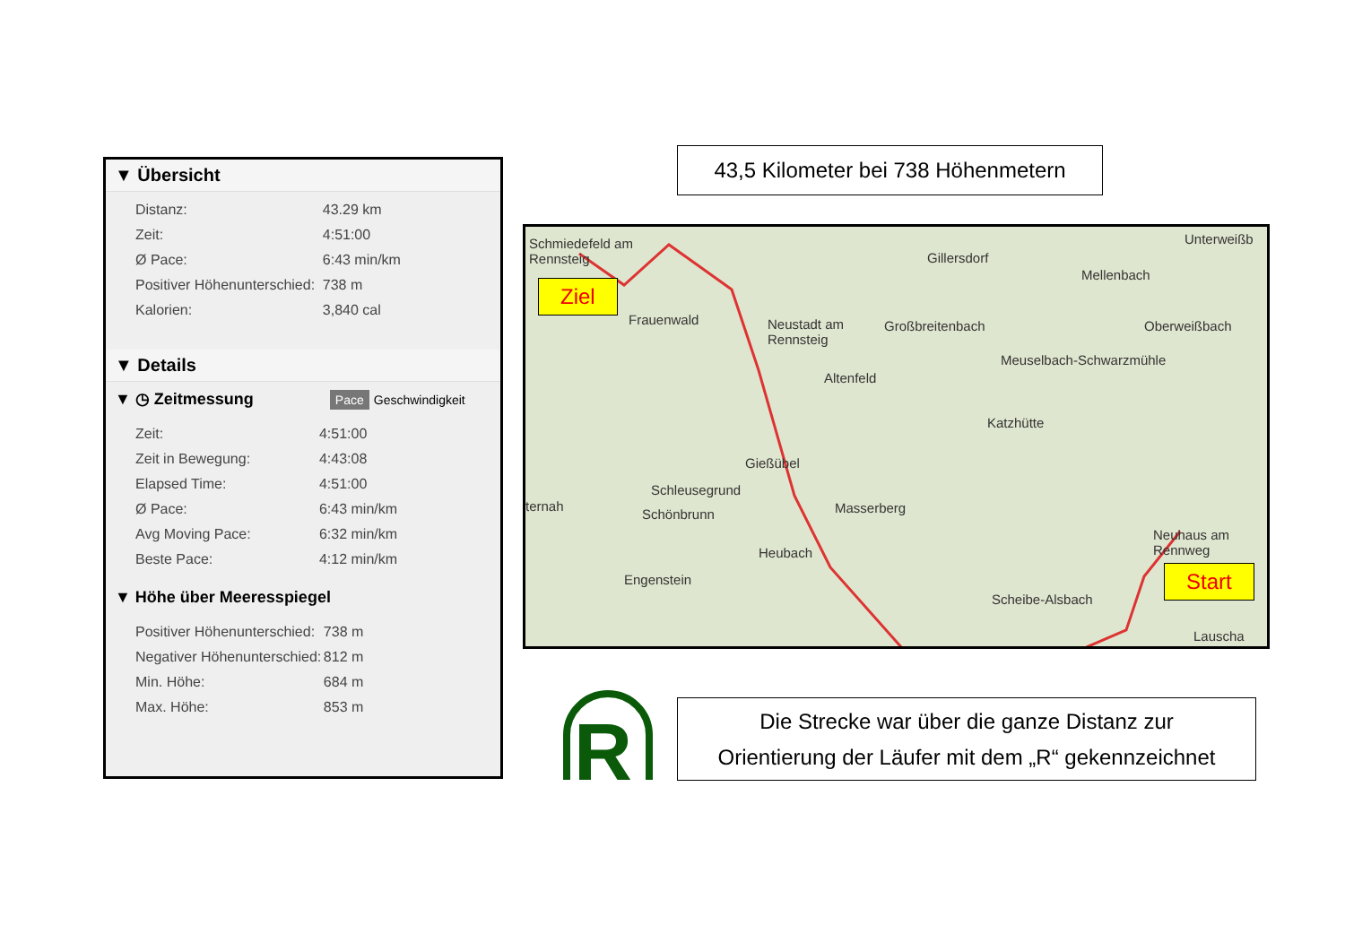43,5 Kilometer bei 738 Höhenmetern
▼ Übersicht
| Distanz: | 43.29 km |
| Zeit: | 4:51:00 |
| Ø Pace: | 6:43 min/km |
| Positiver Höhenunterschied: | 738 m |
| Kalorien: | 3,840 cal |
▼ Details
▼ ◷ Zeitmessung Pace Geschwindigkeit
| Zeit: | 4:51:00 |
| Zeit in Bewegung: | 4:43:08 |
| Elapsed Time: | 4:51:00 |
| Ø Pace: | 6:43 min/km |
| Avg Moving Pace: | 6:32 min/km |
| Beste Pace: | 4:12 min/km |
▼ Höhe über Meeresspiegel
| Positiver Höhenunterschied: | 738 m |
| Negativer Höhenunterschied: | 812 m |
| Min. Höhe: | 684 m |
| Max. Höhe: | 853 m |
Schmiedefeld am
Rennsteig Gillersdorf
Mellenbach
Unterweißb
Frauenwald Neustadt am
Rennsteig
Großbreitenbach Oberweißbach
Meuselbach-Schwarzmühle
Altenfeld
Katzhütte
Gießübel
Schleusegrund
Schönbrunn Masserberg ternah
Neuhaus am
Rennweg Heubach
Engenstein
Scheibe-Alsbach
Lauscha
Ziel
Start
R
Die Strecke war über die ganze Distanz zur
Orientierung der Läufer mit dem „R“ gekennzeichnet